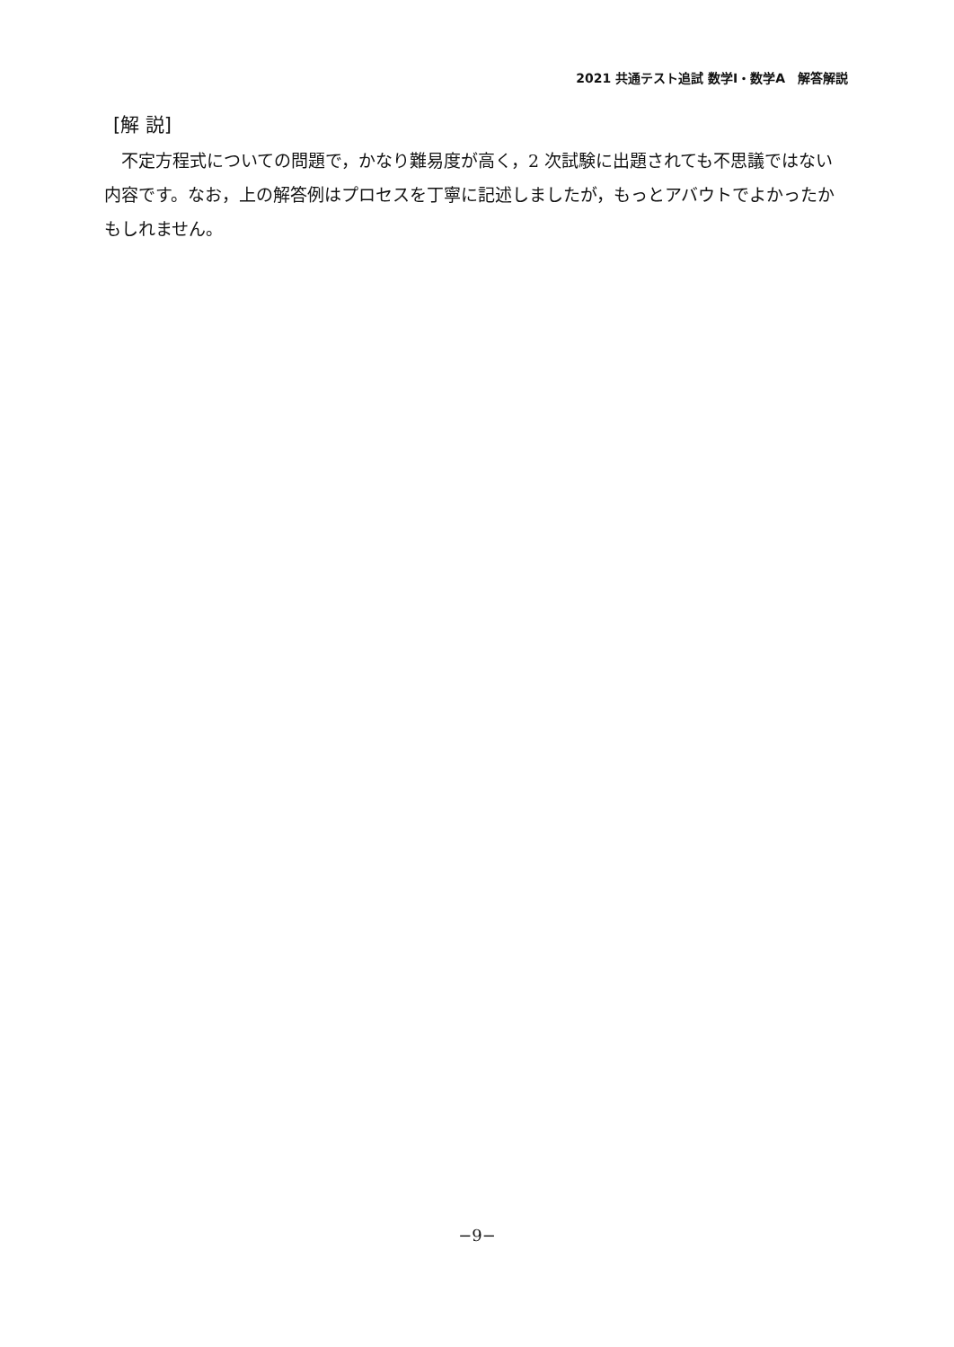2021 共通テスト追試 数学Ⅰ・数学A　解答解説
[解 説]
不定方程式についての問題で，かなり難易度が高く，2 次試験に出題されても不思議ではない内容です。なお，上の解答例はプロセスを丁寧に記述しましたが，もっとアバウトでよかったかもしれません。
−9−